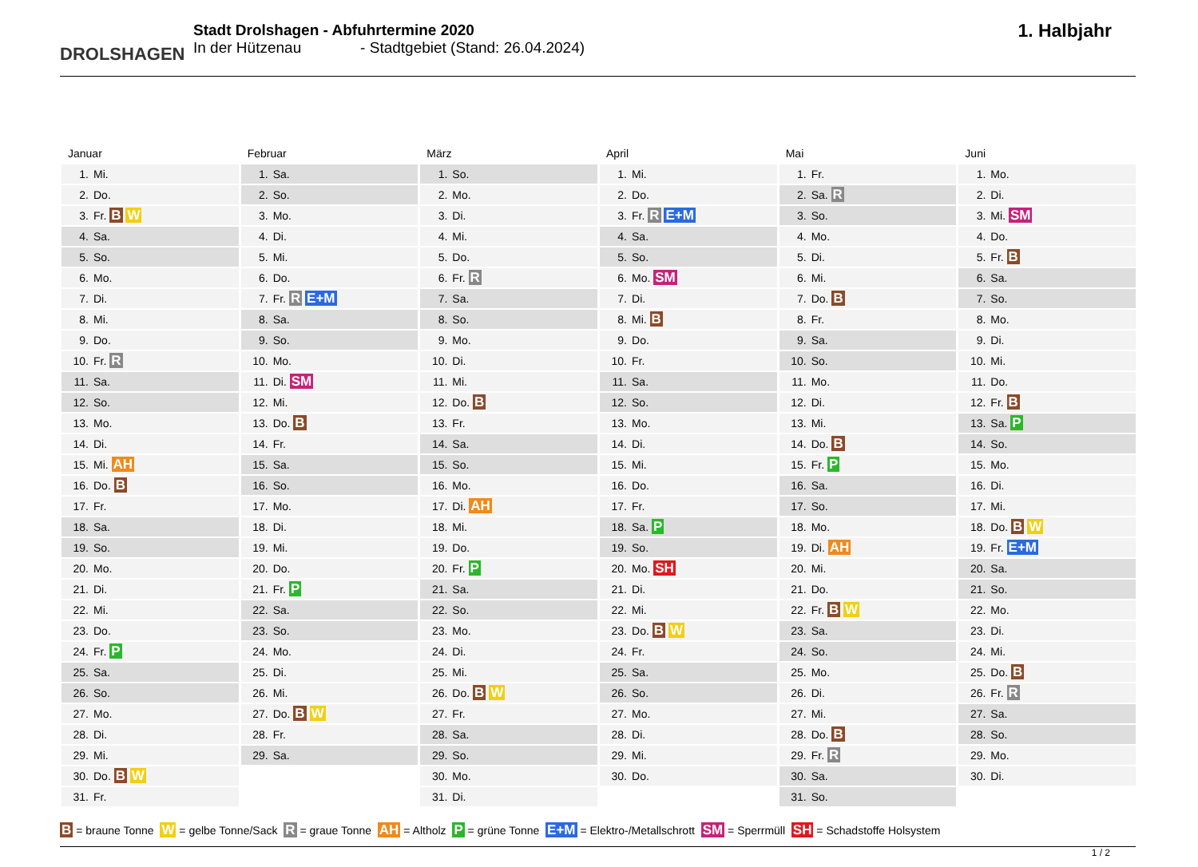DROLSHAGEN
Stadt Drolshagen - Abfuhrtermine 2020
In der Hützenau - Stadtgebiet (Stand: 26.04.2024)
1. Halbjahr
Januar
| 1. | Mi. |
| 2. | Do. |
| 3. | Fr. B W |
| 4. | Sa. |
| 5. | So. |
| 6. | Mo. |
| 7. | Di. |
| 8. | Mi. |
| 9. | Do. |
| 10. | Fr. R |
| 11. | Sa. |
| 12. | So. |
| 13. | Mo. |
| 14. | Di. |
| 15. | Mi. AH |
| 16. | Do. B |
| 17. | Fr. |
| 18. | Sa. |
| 19. | So. |
| 20. | Mo. |
| 21. | Di. |
| 22. | Mi. |
| 23. | Do. |
| 24. | Fr. P |
| 25. | Sa. |
| 26. | So. |
| 27. | Mo. |
| 28. | Di. |
| 29. | Mi. |
| 30. | Do. B W |
| 31. | Fr. |
Februar
| 1. | Sa. |
| 2. | So. |
| 3. | Mo. |
| 4. | Di. |
| 5. | Mi. |
| 6. | Do. |
| 7. | Fr. R E+M |
| 8. | Sa. |
| 9. | So. |
| 10. | Mo. |
| 11. | Di. SM |
| 12. | Mi. |
| 13. | Do. B |
| 14. | Fr. |
| 15. | Sa. |
| 16. | So. |
| 17. | Mo. |
| 18. | Di. |
| 19. | Mi. |
| 20. | Do. |
| 21. | Fr. P |
| 22. | Sa. |
| 23. | So. |
| 24. | Mo. |
| 25. | Di. |
| 26. | Mi. |
| 27. | Do. B W |
| 28. | Fr. |
| 29. | Sa. |
März
| 1. | So. |
| 2. | Mo. |
| 3. | Di. |
| 4. | Mi. |
| 5. | Do. |
| 6. | Fr. R |
| 7. | Sa. |
| 8. | So. |
| 9. | Mo. |
| 10. | Di. |
| 11. | Mi. |
| 12. | Do. B |
| 13. | Fr. |
| 14. | Sa. |
| 15. | So. |
| 16. | Mo. |
| 17. | Di. AH |
| 18. | Mi. |
| 19. | Do. |
| 20. | Fr. P |
| 21. | Sa. |
| 22. | So. |
| 23. | Mo. |
| 24. | Di. |
| 25. | Mi. |
| 26. | Do. B W |
| 27. | Fr. |
| 28. | Sa. |
| 29. | So. |
| 30. | Mo. |
| 31. | Di. |
April
| 1. | Mi. |
| 2. | Do. |
| 3. | Fr. R E+M |
| 4. | Sa. |
| 5. | So. |
| 6. | Mo. SM |
| 7. | Di. |
| 8. | Mi. B |
| 9. | Do. |
| 10. | Fr. |
| 11. | Sa. |
| 12. | So. |
| 13. | Mo. |
| 14. | Di. |
| 15. | Mi. |
| 16. | Do. |
| 17. | Fr. |
| 18. | Sa. P |
| 19. | So. |
| 20. | Mo. SH |
| 21. | Di. |
| 22. | Mi. |
| 23. | Do. B W |
| 24. | Fr. |
| 25. | Sa. |
| 26. | So. |
| 27. | Mo. |
| 28. | Di. |
| 29. | Mi. |
| 30. | Do. |
Mai
| 1. | Fr. |
| 2. | Sa. R |
| 3. | So. |
| 4. | Mo. |
| 5. | Di. |
| 6. | Mi. |
| 7. | Do. B |
| 8. | Fr. |
| 9. | Sa. |
| 10. | So. |
| 11. | Mo. |
| 12. | Di. |
| 13. | Mi. |
| 14. | Do. B |
| 15. | Fr. P |
| 16. | Sa. |
| 17. | So. |
| 18. | Mo. |
| 19. | Di. AH |
| 20. | Mi. |
| 21. | Do. |
| 22. | Fr. B W |
| 23. | Sa. |
| 24. | So. |
| 25. | Mo. |
| 26. | Di. |
| 27. | Mi. |
| 28. | Do. B |
| 29. | Fr. R |
| 30. | Sa. |
| 31. | So. |
Juni
| 1. | Mo. |
| 2. | Di. |
| 3. | Mi. SM |
| 4. | Do. |
| 5. | Fr. B |
| 6. | Sa. |
| 7. | So. |
| 8. | Mo. |
| 9. | Di. |
| 10. | Mi. |
| 11. | Do. |
| 12. | Fr. B |
| 13. | Sa. P |
| 14. | So. |
| 15. | Mo. |
| 16. | Di. |
| 17. | Mi. |
| 18. | Do. B W |
| 19. | Fr. E+M |
| 20. | Sa. |
| 21. | So. |
| 22. | Mo. |
| 23. | Di. |
| 24. | Mi. |
| 25. | Do. B |
| 26. | Fr. R |
| 27. | Sa. |
| 28. | So. |
| 29. | Mo. |
| 30. | Di. |
B = braune Tonne W = gelbe Tonne/Sack R = graue Tonne AH = Altholz P = grüne Tonne E+M = Elektro-/Metallschrott SM = Sperrmüll SH = Schadstoffe Holsystem
1 / 2